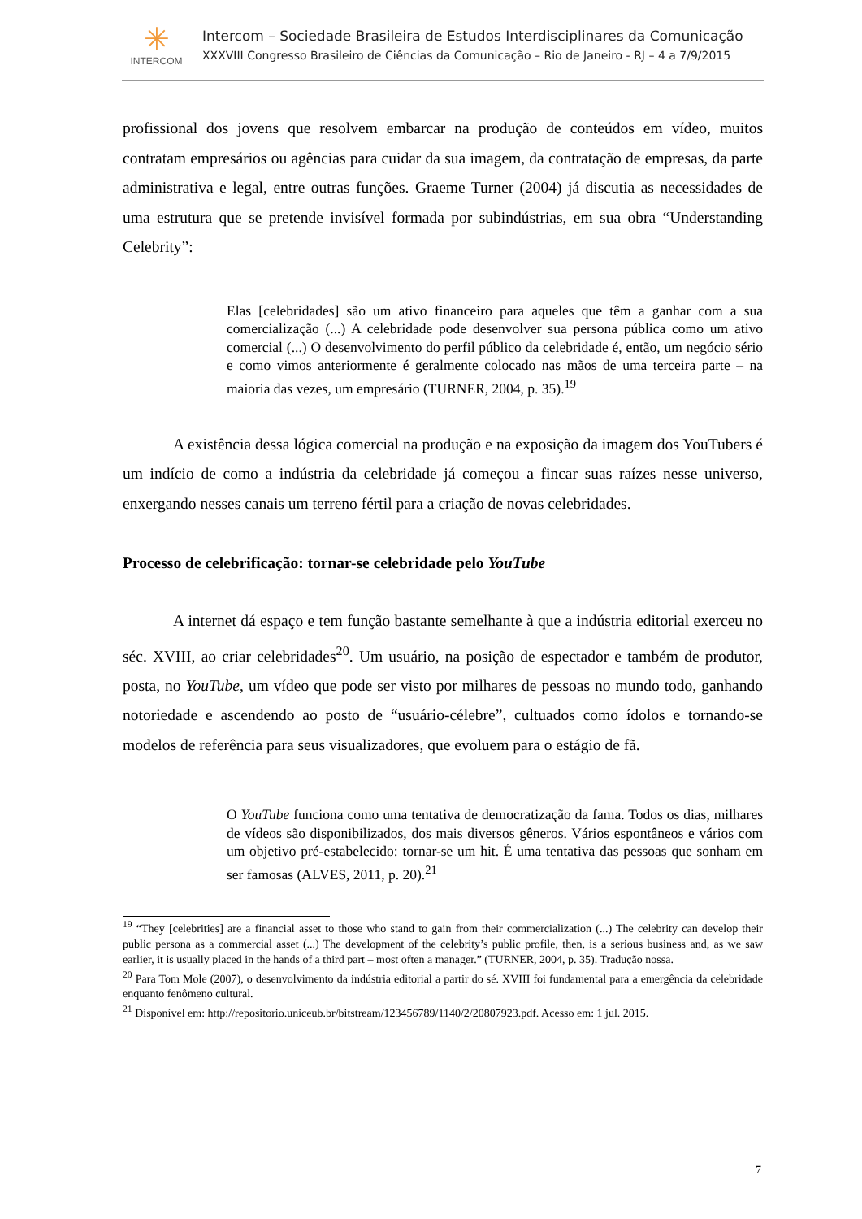✳
INTERCOM
Intercom – Sociedade Brasileira de Estudos Interdisciplinares da Comunicação
XXXVIII Congresso Brasileiro de Ciências da Comunicação – Rio de Janeiro - RJ – 4 a 7/9/2015
profissional dos jovens que resolvem embarcar na produção de conteúdos em vídeo, muitos contratam empresários ou agências para cuidar da sua imagem, da contratação de empresas, da parte administrativa e legal, entre outras funções. Graeme Turner (2004) já discutia as necessidades de uma estrutura que se pretende invisível formada por subindústrias, em sua obra “Understanding Celebrity”:
Elas [celebridades] são um ativo financeiro para aqueles que têm a ganhar com a sua comercialização (...) A celebridade pode desenvolver sua persona pública como um ativo comercial (...) O desenvolvimento do perfil público da celebridade é, então, um negócio sério e como vimos anteriormente é geralmente colocado nas mãos de uma terceira parte – na maioria das vezes, um empresário (TURNER, 2004, p. 35).<sup>19</sup>
A existência dessa lógica comercial na produção e na exposição da imagem dos YouTubers é um indício de como a indústria da celebridade já começou a fincar suas raízes nesse universo, enxergando nesses canais um terreno fértil para a criação de novas celebridades.
Processo de celebrificação: tornar-se celebridade pelo YouTube
A internet dá espaço e tem função bastante semelhante à que a indústria editorial exerceu no séc. XVIII, ao criar celebridades<sup>20</sup>. Um usuário, na posição de espectador e também de produtor, posta, no YouTube, um vídeo que pode ser visto por milhares de pessoas no mundo todo, ganhando notoriedade e ascendendo ao posto de “usuário-célebre”, cultuados como ídolos e tornando-se modelos de referência para seus visualizadores, que evoluem para o estágio de fã.
O YouTube funciona como uma tentativa de democratização da fama. Todos os dias, milhares de vídeos são disponibilizados, dos mais diversos gêneros. Vários espontâneos e vários com um objetivo pré-estabelecido: tornar-se um hit. É uma tentativa das pessoas que sonham em ser famosas (ALVES, 2011, p. 20).<sup>21</sup>
<sup>19</sup> “They [celebrities] are a financial asset to those who stand to gain from their commercialization (...) The celebrity can develop their public persona as a commercial asset (...) The development of the celebrity’s public profile, then, is a serious business and, as we saw earlier, it is usually placed in the hands of a third part – most often a manager.” (TURNER, 2004, p. 35). Tradução nossa.
<sup>20</sup> Para Tom Mole (2007), o desenvolvimento da indústria editorial a partir do sé. XVIII foi fundamental para a emergência da celebridade enquanto fenômeno cultural.
<sup>21</sup> Disponível em: http://repositorio.uniceub.br/bitstream/123456789/1140/2/20807923.pdf. Acesso em: 1 jul. 2015.
7